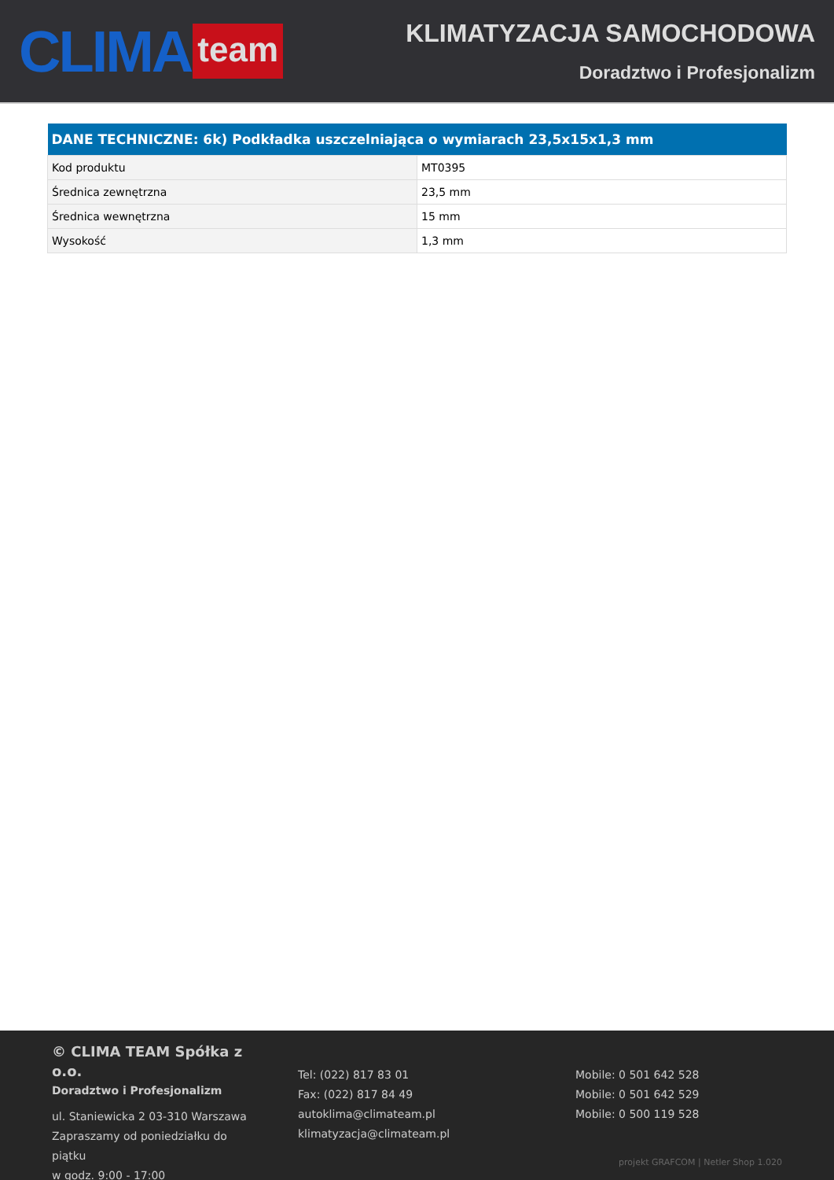CLIMA team
KLIMATYZACJA SAMOCHODOWA
Doradztwo i Profesjonalizm
| DANE TECHNICZNE: 6k) Podkładka uszczelniająca o wymiarach 23,5x15x1,3 mm | |
| --- | --- |
| Kod produktu | MT0395 |
| Średnica zewnętrzna | 23,5 mm |
| Średnica wewnętrzna | 15 mm |
| Wysokość | 1,3 mm |
© CLIMA TEAM Spółka z o.o.
Doradztwo i Profesjonalizm
ul. Staniewicka 2 03-310 Warszawa
Zapraszamy od poniedziałku do piątku
w godz. 9:00 - 17:00
Tel: (022) 817 83 01
Fax: (022) 817 84 49
autoklima@climateam.pl
klimatyzacja@climateam.pl
Mobile: 0 501 642 528
Mobile: 0 501 642 529
Mobile: 0 500 119 528
projekt GRAFCOM | Netler Shop 1.020